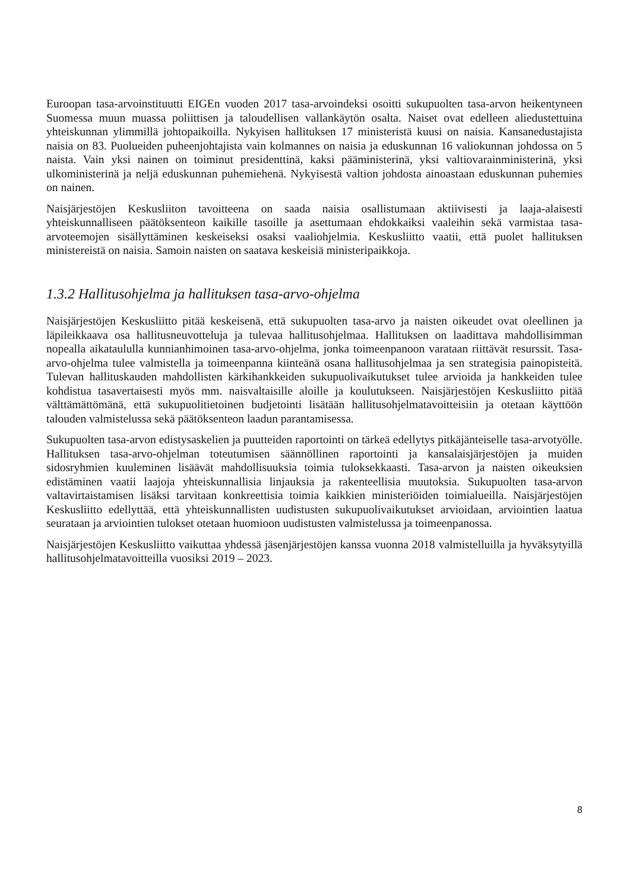Euroopan tasa-arvoinstituutti EIGEn vuoden 2017 tasa-arvoindeksi osoitti sukupuolten tasa-arvon heikentyneen Suomessa muun muassa poliittisen ja taloudellisen vallankäytön osalta. Naiset ovat edelleen aliedustettuina yhteiskunnan ylimmillä johtopaikoilla. Nykyisen hallituksen 17 ministeristä kuusi on naisia. Kansanedustajista naisia on 83. Puolueiden puheenjohtajista vain kolmannes on naisia ja eduskunnan 16 valiokunnan johdossa on 5 naista. Vain yksi nainen on toiminut presidenttinä, kaksi pääministerinä, yksi valtiovarainministerinä, yksi ulkoministerinä ja neljä eduskunnan puhemiehenä. Nykyisestä valtion johdosta ainoastaan eduskunnan puhemies on nainen.
Naisjärjestöjen Keskusliiton tavoitteena on saada naisia osallistumaan aktiivisesti ja laaja-alaisesti yhteiskunnalliseen päätöksenteon kaikille tasoille ja asettumaan ehdokkaiksi vaaleihin sekä varmistaa tasa-arvoteemojen sisällyttäminen keskeiseksi osaksi vaaliohjelmia. Keskusliitto vaatii, että puolet hallituksen ministereistä on naisia. Samoin naisten on saatava keskeisiä ministeripaikkoja.
1.3.2 Hallitusohjelma ja hallituksen tasa-arvo-ohjelma
Naisjärjestöjen Keskusliitto pitää keskeisenä, että sukupuolten tasa-arvo ja naisten oikeudet ovat oleellinen ja läpileikkaava osa hallitusneuvotteluja ja tulevaa hallitusohjelmaa. Hallituksen on laadittava mahdollisimman nopealla aikataululla kunnianhimoinen tasa-arvo-ohjelma, jonka toimeenpanoon varataan riittävät resurssit. Tasa-arvo-ohjelma tulee valmistella ja toimeenpanna kiinteänä osana hallitusohjelmaa ja sen strategisia painopisteitä. Tulevan hallituskauden mahdollisten kärkihankkeiden sukupuolivaikutukset tulee arvioida ja hankkeiden tulee kohdistua tasavertaisesti myös mm. naisvaltaisille aloille ja koulutukseen. Naisjärjestöjen Keskusliitto pitää välttämättömänä, että sukupuolitietoinen budjetointi lisätään hallitusohjelmatavoitteisiin ja otetaan käyttöön talouden valmistelussa sekä päätöksenteon laadun parantamisessa.
Sukupuolten tasa-arvon edistysaskelien ja puutteiden raportointi on tärkeä edellytys pitkäjänteiselle tasa-arvotyölle. Hallituksen tasa-arvo-ohjelman toteutumisen säännöllinen raportointi ja kansalaisjärjestöjen ja muiden sidosryhmien kuuleminen lisäävät mahdollisuuksia toimia tuloksekkaasti. Tasa-arvon ja naisten oikeuksien edistäminen vaatii laajoja yhteiskunnallisia linjauksia ja rakenteellisia muutoksia. Sukupuolten tasa-arvon valtavirtaistamisen lisäksi tarvitaan konkreettisia toimia kaikkien ministeriöiden toimialueilla. Naisjärjestöjen Keskusliitto edellyttää, että yhteiskunnallisten uudistusten sukupuolivaikutukset arvioidaan, arviointien laatua seurataan ja arviointien tulokset otetaan huomioon uudistusten valmistelussa ja toimeenpanossa.
Naisjärjestöjen Keskusliitto vaikuttaa yhdessä jäsenjärjestöjen kanssa vuonna 2018 valmistelluilla ja hyväksytyillä hallitusohjelmatavoitteilla vuosiksi 2019 – 2023.
8